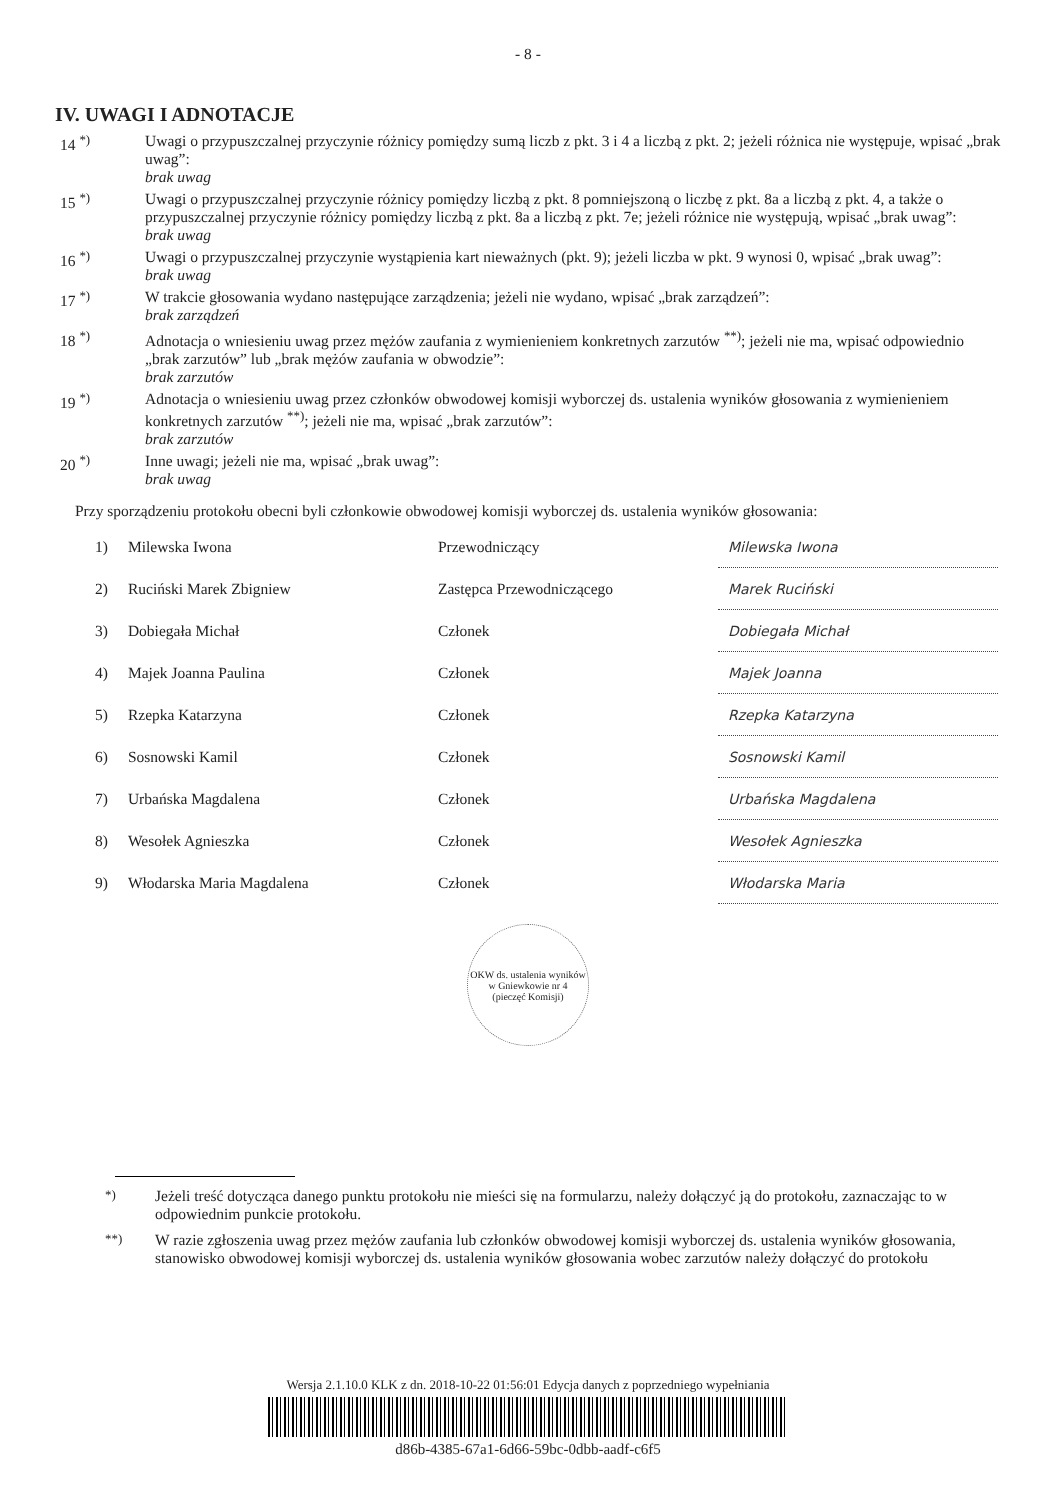- 8 -
IV. UWAGI I ADNOTACJE
14 <sup>*)</sup> Uwagi o przypuszczalnej przyczynie różnicy pomiędzy sumą liczb z pkt. 3 i 4 a liczbą z pkt. 2; jeżeli różnica nie występuje, wpisać „brak uwag”:
brak uwag
15 <sup>*)</sup> Uwagi o przypuszczalnej przyczynie różnicy pomiędzy liczbą z pkt. 8 pomniejszoną o liczbę z pkt. 8a a liczbą z pkt. 4, a także o przypuszczalnej przyczynie różnicy pomiędzy liczbą z pkt. 8a a liczbą z pkt. 7e; jeżeli różnice nie występują, wpisać „brak uwag”:
brak uwag
16 <sup>*)</sup> Uwagi o przypuszczalnej przyczynie wystąpienia kart nieważnych (pkt. 9); jeżeli liczba w pkt. 9 wynosi 0, wpisać „brak uwag”:
brak uwag
17 <sup>*)</sup> W trakcie głosowania wydano następujące zarządzenia; jeżeli nie wydano, wpisać „brak zarządzeń”:
brak zarządzeń
18 <sup>*)</sup> Adnotacja o wniesieniu uwag przez mężów zaufania z wymienieniem konkretnych zarzutów <sup>**)</sup>; jeżeli nie ma, wpisać odpowiednio „brak zarzutów” lub „brak mężów zaufania w obwodzie”:
brak zarzutów
19 <sup>*)</sup> Adnotacja o wniesieniu uwag przez członków obwodowej komisji wyborczej ds. ustalenia wyników głosowania z wymienieniem konkretnych zarzutów <sup>**)</sup>; jeżeli nie ma, wpisać „brak zarzutów”:
brak zarzutów
20 <sup>*)</sup> Inne uwagi; jeżeli nie ma, wpisać „brak uwag”:
brak uwag
Przy sporządzeniu protokołu obecni byli członkowie obwodowej komisji wyborczej ds. ustalenia wyników głosowania:
| 1) | Milewska Iwona | Przewodniczący | Milewska Iwona |
| 2) | Ruciński Marek Zbigniew | Zastępca Przewodniczącego | Marek Ruciński |
| 3) | Dobiegała Michał | Członek | Dobiegała Michał |
| 4) | Majek Joanna Paulina | Członek | Majek Joanna |
| 5) | Rzepka Katarzyna | Członek | Rzepka Katarzyna |
| 6) | Sosnowski Kamil | Członek | Sosnowski Kamil |
| 7) | Urbańska Magdalena | Członek | Urbańska Magdalena |
| 8) | Wesołek Agnieszka | Członek | Wesołek Agnieszka |
| 9) | Włodarska Maria Magdalena | Członek | Włodarska Maria |
OKW ds. ustalenia wyników w Gniewkowie nr 4
(pieczęć Komisji)
<sup>*)</sup> Jeżeli treść dotycząca danego punktu protokołu nie mieści się na formularzu, należy dołączyć ją do protokołu, zaznaczając to w odpowiednim punkcie protokołu.
<sup>**)</sup> W razie zgłoszenia uwag przez mężów zaufania lub członków obwodowej komisji wyborczej ds. ustalenia wyników głosowania, stanowisko obwodowej komisji wyborczej ds. ustalenia wyników głosowania wobec zarzutów należy dołączyć do protokołu
Wersja 2.1.10.0 KLK z dn. 2018-10-22 01:56:01 Edycja danych z poprzedniego wypełniania
d86b-4385-67a1-6d66-59bc-0dbb-aadf-c6f5